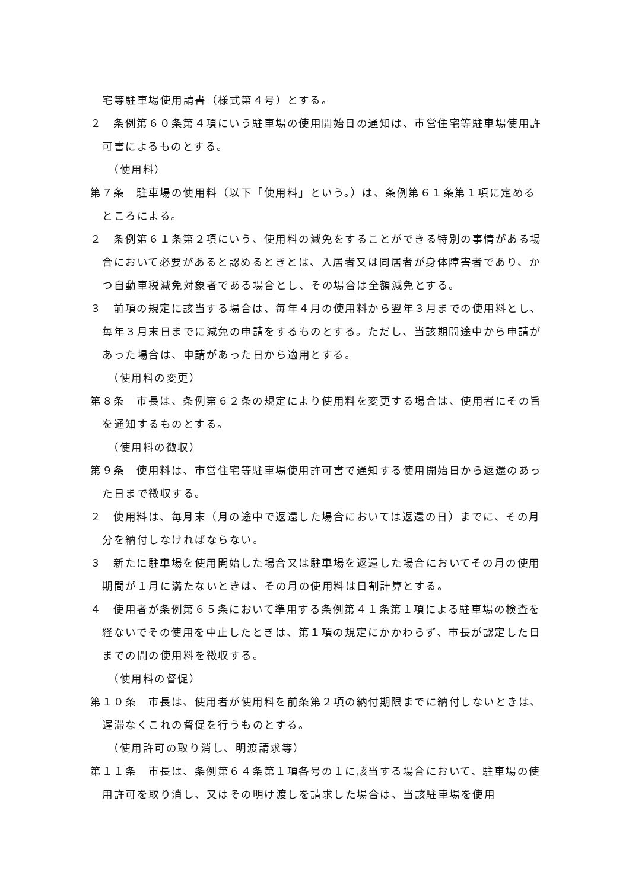宅等駐車場使用請書（様式第４号）とする。
２　条例第６０条第４項にいう駐車場の使用開始日の通知は、市営住宅等駐車場使用許可書によるものとする。
（使用料）
第７条　駐車場の使用料（以下「使用料」という。）は、条例第６１条第１項に定めるところによる。
２　条例第６１条第２項にいう、使用料の減免をすることができる特別の事情がある場合において必要があると認めるときとは、入居者又は同居者が身体障害者であり、かつ自動車税減免対象者である場合とし、その場合は全額減免とする。
３　前項の規定に該当する場合は、毎年４月の使用料から翌年３月までの使用料とし、毎年３月末日までに減免の申請をするものとする。ただし、当該期間途中から申請があった場合は、申請があった日から適用とする。
（使用料の変更）
第８条　市長は、条例第６２条の規定により使用料を変更する場合は、使用者にその旨を通知するものとする。
（使用料の徴収）
第９条　使用料は、市営住宅等駐車場使用許可書で通知する使用開始日から返還のあった日まで徴収する。
２　使用料は、毎月末（月の途中で返還した場合においては返還の日）までに、その月分を納付しなければならない。
３　新たに駐車場を使用開始した場合又は駐車場を返還した場合においてその月の使用期間が１月に満たないときは、その月の使用料は日割計算とする。
４　使用者が条例第６５条において準用する条例第４１条第１項による駐車場の検査を経ないでその使用を中止したときは、第１項の規定にかかわらず、市長が認定した日までの間の使用料を徴収する。
（使用料の督促）
第１０条　市長は、使用者が使用料を前条第２項の納付期限までに納付しないときは、遅滞なくこれの督促を行うものとする。
（使用許可の取り消し、明渡請求等）
第１１条　市長は、条例第６４条第１項各号の１に該当する場合において、駐車場の使用許可を取り消し、又はその明け渡しを請求した場合は、当該駐車場を使用